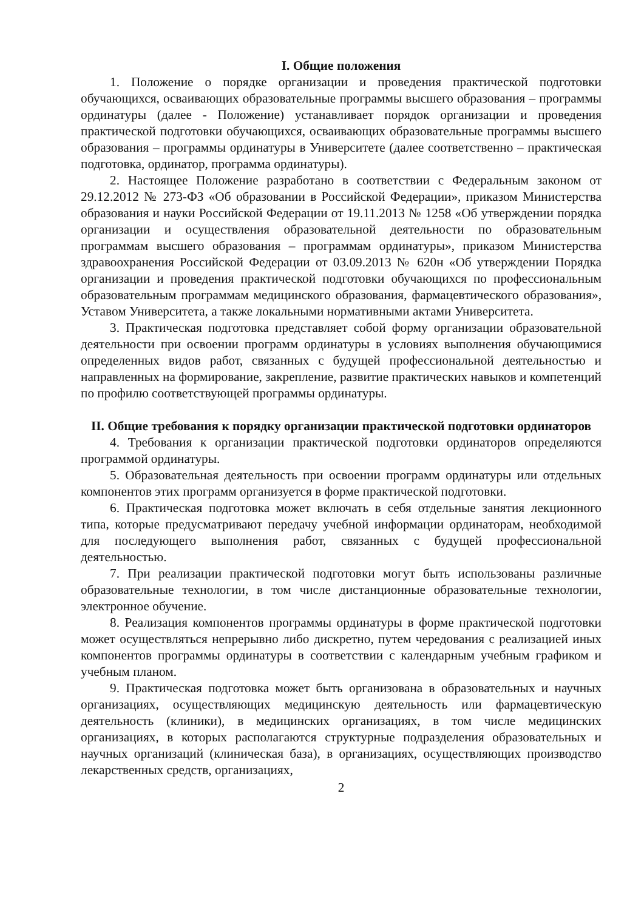I. Общие положения
1. Положение о порядке организации и проведения практической подготовки обучающихся, осваивающих образовательные программы высшего образования – программы ординатуры (далее - Положение) устанавливает порядок организации и проведения практической подготовки обучающихся, осваивающих образовательные программы высшего образования – программы ординатуры в Университете (далее соответственно – практическая подготовка, ординатор, программа ординатуры).
2. Настоящее Положение разработано в соответствии с Федеральным законом от 29.12.2012 № 273-ФЗ «Об образовании в Российской Федерации», приказом Министерства образования и науки Российской Федерации от 19.11.2013 № 1258 «Об утверждении порядка организации и осуществления образовательной деятельности по образовательным программам высшего образования – программам ординатуры», приказом Министерства здравоохранения Российской Федерации от 03.09.2013 № 620н «Об утверждении Порядка организации и проведения практической подготовки обучающихся по профессиональным образовательным программам медицинского образования, фармацевтического образования», Уставом Университета, а также локальными нормативными актами Университета.
3. Практическая подготовка представляет собой форму организации образовательной деятельности при освоении программ ординатуры в условиях выполнения обучающимися определенных видов работ, связанных с будущей профессиональной деятельностью и направленных на формирование, закрепление, развитие практических навыков и компетенций по профилю соответствующей программы ординатуры.
II. Общие требования к порядку организации практической подготовки ординаторов
4. Требования к организации практической подготовки ординаторов определяются программой ординатуры.
5. Образовательная деятельность при освоении программ ординатуры или отдельных компонентов этих программ организуется в форме практической подготовки.
6. Практическая подготовка может включать в себя отдельные занятия лекционного типа, которые предусматривают передачу учебной информации ординаторам, необходимой для последующего выполнения работ, связанных с будущей профессиональной деятельностью.
7. При реализации практической подготовки могут быть использованы различные образовательные технологии, в том числе дистанционные образовательные технологии, электронное обучение.
8. Реализация компонентов программы ординатуры в форме практической подготовки может осуществляться непрерывно либо дискретно, путем чередования с реализацией иных компонентов программы ординатуры в соответствии с календарным учебным графиком и учебным планом.
9. Практическая подготовка может быть организована в образовательных и научных организациях, осуществляющих медицинскую деятельность или фармацевтическую деятельность (клиники), в медицинских организациях, в том числе медицинских организациях, в которых располагаются структурные подразделения образовательных и научных организаций (клиническая база), в организациях, осуществляющих производство лекарственных средств, организациях,
2